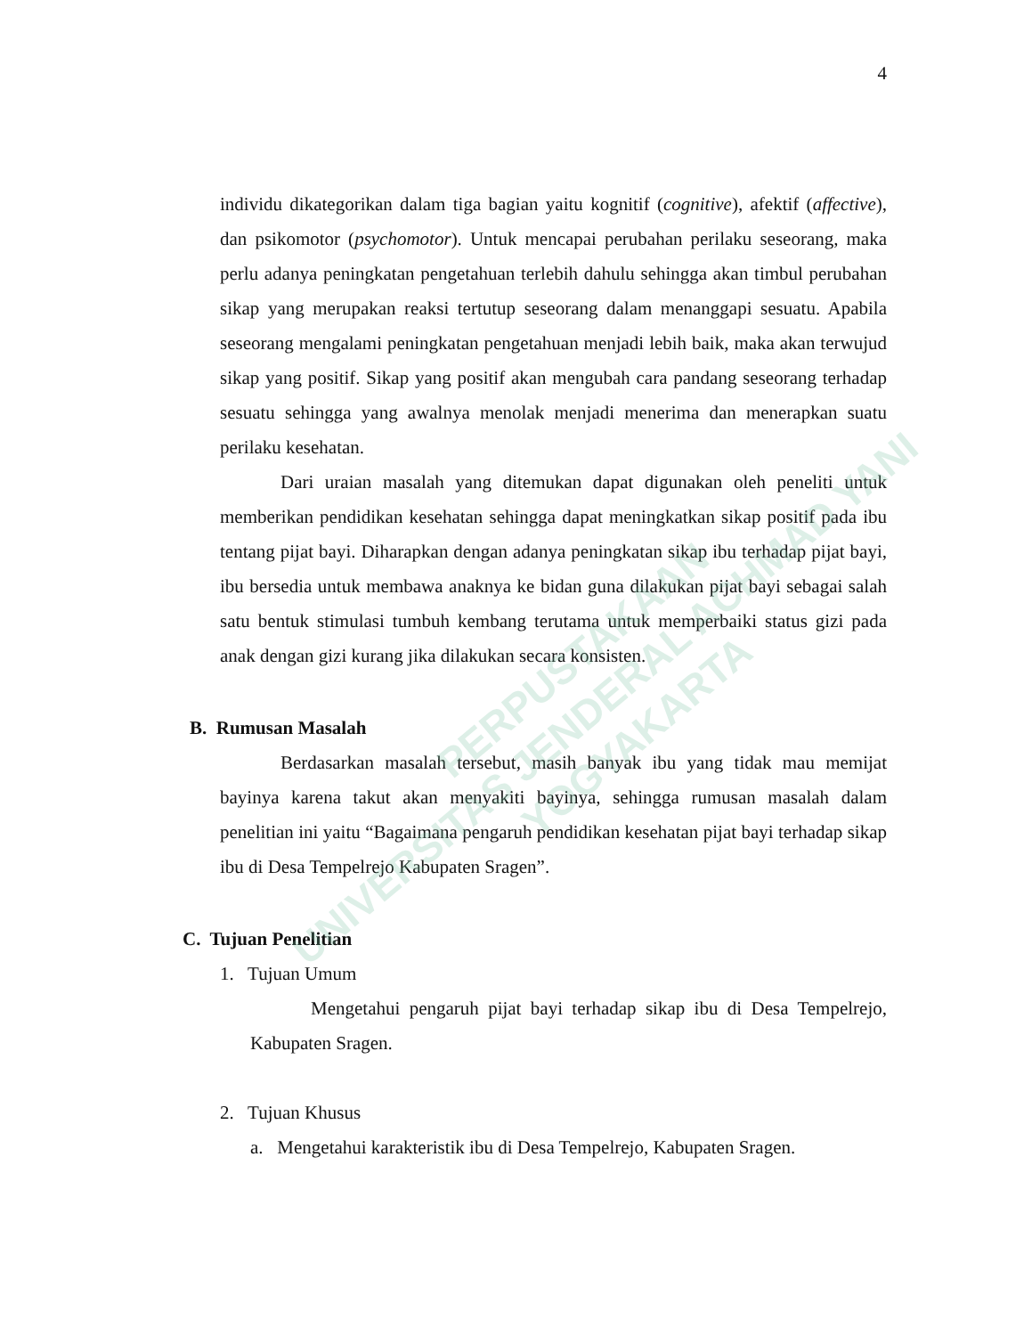PERPUSTAKAAN
UNIVERSITAS JENDERAL ACHMAD YANI
YOGYAKARTA
4
individu dikategorikan dalam tiga bagian yaitu kognitif (cognitive), afektif (affective), dan psikomotor (psychomotor). Untuk mencapai perubahan perilaku seseorang, maka perlu adanya peningkatan pengetahuan terlebih dahulu sehingga akan timbul perubahan sikap yang merupakan reaksi tertutup seseorang dalam menanggapi sesuatu. Apabila seseorang mengalami peningkatan pengetahuan menjadi lebih baik, maka akan terwujud sikap yang positif. Sikap yang positif akan mengubah cara pandang seseorang terhadap sesuatu sehingga yang awalnya menolak menjadi menerima dan menerapkan suatu perilaku kesehatan.
Dari uraian masalah yang ditemukan dapat digunakan oleh peneliti untuk memberikan pendidikan kesehatan sehingga dapat meningkatkan sikap positif pada ibu tentang pijat bayi. Diharapkan dengan adanya peningkatan sikap ibu terhadap pijat bayi, ibu bersedia untuk membawa anaknya ke bidan guna dilakukan pijat bayi sebagai salah satu bentuk stimulasi tumbuh kembang terutama untuk memperbaiki status gizi pada anak dengan gizi kurang jika dilakukan secara konsisten.
B. Rumusan Masalah
Berdasarkan masalah tersebut, masih banyak ibu yang tidak mau memijat bayinya karena takut akan menyakiti bayinya, sehingga rumusan masalah dalam penelitian ini yaitu “Bagaimana pengaruh pendidikan kesehatan pijat bayi terhadap sikap ibu di Desa Tempelrejo Kabupaten Sragen”.
C. Tujuan Penelitian
1. Tujuan Umum
Mengetahui pengaruh pijat bayi terhadap sikap ibu di Desa Tempelrejo, Kabupaten Sragen.
2. Tujuan Khusus
a. Mengetahui karakteristik ibu di Desa Tempelrejo, Kabupaten Sragen.